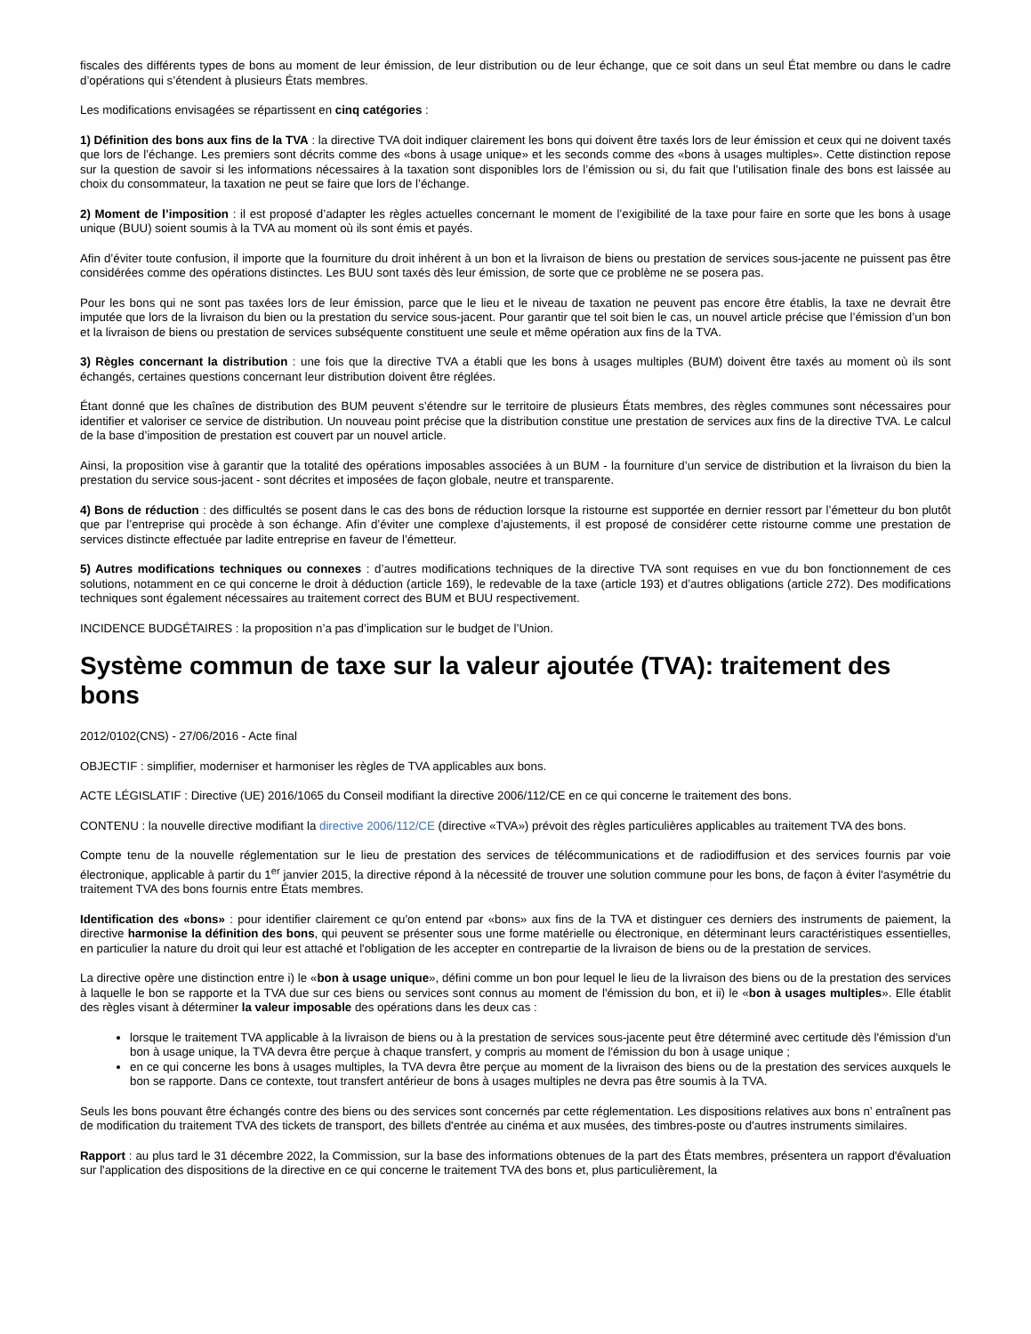fiscales des différents types de bons au moment de leur émission, de leur distribution ou de leur échange, que ce soit dans un seul État membre ou dans le cadre d’opérations qui s’étendent à plusieurs États membres.
Les modifications envisagées se répartissent en cinq catégories :
1) Définition des bons aux fins de la TVA : la directive TVA doit indiquer clairement les bons qui doivent être taxés lors de leur émission et ceux qui ne doivent taxés que lors de l’échange. Les premiers sont décrits comme des «bons à usage unique» et les seconds comme des «bons à usages multiples». Cette distinction repose sur la question de savoir si les informations nécessaires à la taxation sont disponibles lors de l’émission ou si, du fait que l’utilisation finale des bons est laissée au choix du consommateur, la taxation ne peut se faire que lors de l’échange.
2) Moment de l’imposition : il est proposé d’adapter les règles actuelles concernant le moment de l’exigibilité de la taxe pour faire en sorte que les bons à usage unique (BUU) soient soumis à la TVA au moment où ils sont émis et payés.
Afin d’éviter toute confusion, il importe que la fourniture du droit inhérent à un bon et la livraison de biens ou prestation de services sous-jacente ne puissent pas être considérées comme des opérations distinctes. Les BUU sont taxés dès leur émission, de sorte que ce problème ne se posera pas.
Pour les bons qui ne sont pas taxées lors de leur émission, parce que le lieu et le niveau de taxation ne peuvent pas encore être établis, la taxe ne devrait être imputée que lors de la livraison du bien ou la prestation du service sous-jacent. Pour garantir que tel soit bien le cas, un nouvel article précise que l’émission d’un bon et la livraison de biens ou prestation de services subséquente constituent une seule et même opération aux fins de la TVA.
3) Règles concernant la distribution : une fois que la directive TVA a établi que les bons à usages multiples (BUM) doivent être taxés au moment où ils sont échangés, certaines questions concernant leur distribution doivent être réglées.
Étant donné que les chaînes de distribution des BUM peuvent s’étendre sur le territoire de plusieurs États membres, des règles communes sont nécessaires pour identifier et valoriser ce service de distribution. Un nouveau point précise que la distribution constitue une prestation de services aux fins de la directive TVA. Le calcul de la base d’imposition de prestation est couvert par un nouvel article.
Ainsi, la proposition vise à garantir que la totalité des opérations imposables associées à un BUM - la fourniture d’un service de distribution et la livraison du bien la prestation du service sous-jacent - sont décrites et imposées de façon globale, neutre et transparente.
4) Bons de réduction : des difficultés se posent dans le cas des bons de réduction lorsque la ristourne est supportée en dernier ressort par l’émetteur du bon plutôt que par l’entreprise qui procède à son échange. Afin d’éviter une complexe d’ajustements, il est proposé de considérer cette ristourne comme une prestation de services distincte effectuée par ladite entreprise en faveur de l’émetteur.
5) Autres modifications techniques ou connexes : d’autres modifications techniques de la directive TVA sont requises en vue du bon fonctionnement de ces solutions, notamment en ce qui concerne le droit à déduction (article 169), le redevable de la taxe (article 193) et d’autres obligations (article 272). Des modifications techniques sont également nécessaires au traitement correct des BUM et BUU respectivement.
INCIDENCE BUDGÉTAIRES : la proposition n’a pas d’implication sur le budget de l’Union.
Système commun de taxe sur la valeur ajoutée (TVA): traitement des bons
2012/0102(CNS) - 27/06/2016 - Acte final
OBJECTIF : simplifier, moderniser et harmoniser les règles de TVA applicables aux bons.
ACTE LÉGISLATIF : Directive (UE) 2016/1065 du Conseil modifiant la directive 2006/112/CE en ce qui concerne le traitement des bons.
CONTENU : la nouvelle directive modifiant la directive 2006/112/CE (directive «TVA») prévoit des règles particulières applicables au traitement TVA des bons.
Compte tenu de la nouvelle réglementation sur le lieu de prestation des services de télécommunications et de radiodiffusion et des services fournis par voie électronique, applicable à partir du 1<sup>er</sup> janvier 2015, la directive répond à la nécessité de trouver une solution commune pour les bons, de façon à éviter l'asymétrie du traitement TVA des bons fournis entre États membres.
Identification des «bons» : pour identifier clairement ce qu'on entend par «bons» aux fins de la TVA et distinguer ces derniers des instruments de paiement, la directive harmonise la définition des bons, qui peuvent se présenter sous une forme matérielle ou électronique, en déterminant leurs caractéristiques essentielles, en particulier la nature du droit qui leur est attaché et l'obligation de les accepter en contrepartie de la livraison de biens ou de la prestation de services.
La directive opère une distinction entre i) le «bon à usage unique», défini comme un bon pour lequel le lieu de la livraison des biens ou de la prestation des services à laquelle le bon se rapporte et la TVA due sur ces biens ou services sont connus au moment de l'émission du bon, et ii) le «bon à usages multiples». Elle établit des règles visant à déterminer la valeur imposable des opérations dans les deux cas :
lorsque le traitement TVA applicable à la livraison de biens ou à la prestation de services sous-jacente peut être déterminé avec certitude dès l'émission d'un bon à usage unique, la TVA devra être perçue à chaque transfert, y compris au moment de l'émission du bon à usage unique ;
en ce qui concerne les bons à usages multiples, la TVA devra être perçue au moment de la livraison des biens ou de la prestation des services auxquels le bon se rapporte. Dans ce contexte, tout transfert antérieur de bons à usages multiples ne devra pas être soumis à la TVA.
Seuls les bons pouvant être échangés contre des biens ou des services sont concernés par cette réglementation. Les dispositions relatives aux bons n’ entraînent pas de modification du traitement TVA des tickets de transport, des billets d'entrée au cinéma et aux musées, des timbres-poste ou d'autres instruments similaires.
Rapport : au plus tard le 31 décembre 2022, la Commission, sur la base des informations obtenues de la part des États membres, présentera un rapport d'évaluation sur l'application des dispositions de la directive en ce qui concerne le traitement TVA des bons et, plus particulièrement, la